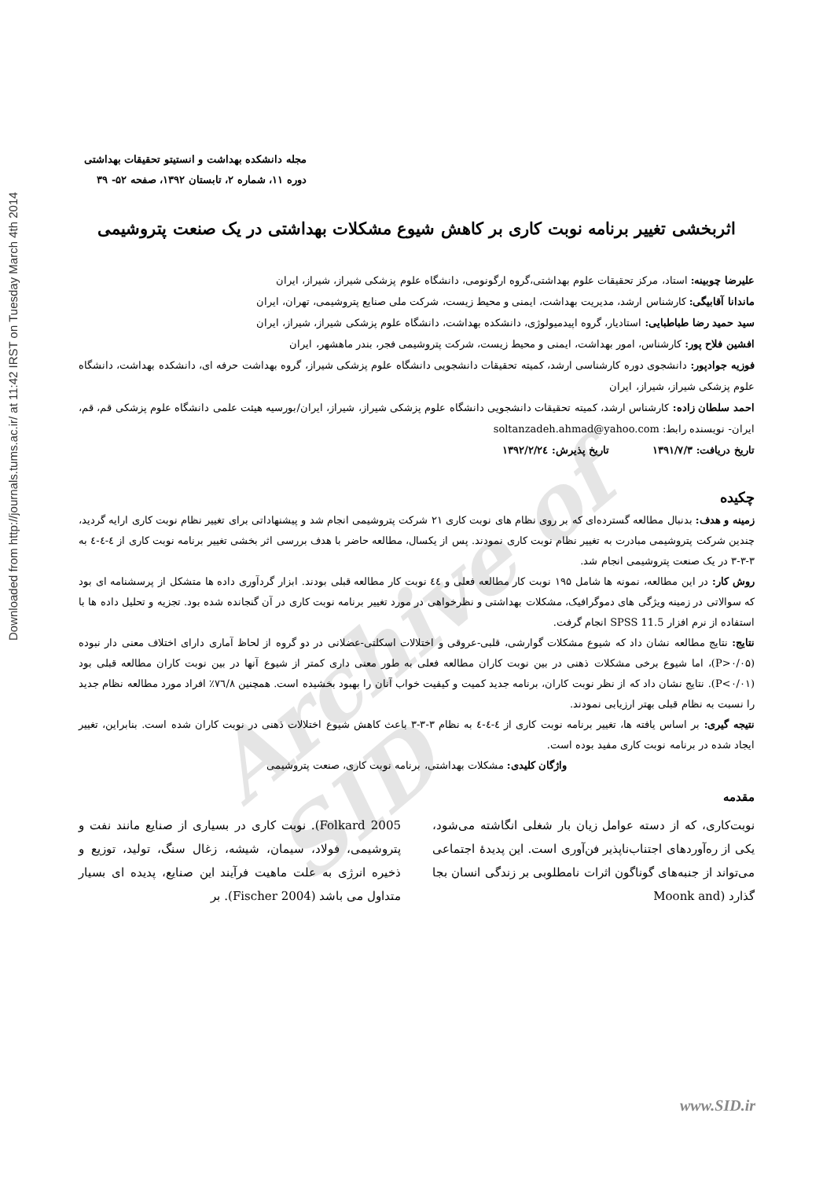Downloaded from http://journals.tums.ac.ir/ at 11:42 IRST on Tuesday March 4th 2014
Archive of SID
مجله دانشکده بهداشت و انستیتو تحقیقات بهداشتی
دوره ۱۱، شماره ۲، تابستان ۱۳۹۲، صفحه ۵۲- ۳۹
اثربخشی تغییر برنامه نوبت کاری بر کاهش شیوع مشکلات بهداشتی در یک صنعت پتروشیمی
علیرضا چوبینه: استاد، مرکز تحقیقات علوم بهداشتی،گروه ارگونومی، دانشگاه علوم پزشکی شیراز، شیراز، ایران
ماندانا آقابیگی: کارشناس ارشد، مدیریت بهداشت، ایمنی و محیط زیست، شرکت ملی صنایع پتروشیمی، تهران، ایران
سید حمید رضا طباطبایی: استادیار، گروه اپیدمیولوژی، دانشکده بهداشت، دانشگاه علوم پزشکی شیراز، شیراز، ایران
افشین فلاح پور: کارشناس، امور بهداشت، ایمنی و محیط زیست، شرکت پتروشیمی فجر، بندر ماهشهر، ایران
فوزیه جوادپور: دانشجوی دوره کارشناسی ارشد، کمیته تحقیقات دانشجویی دانشگاه علوم پزشکی شیراز، گروه بهداشت حرفه ای، دانشکده بهداشت، دانشگاه علوم پزشکی شیراز، شیراز، ایران
احمد سلطان زاده: کارشناس ارشد، کمیته تحقیقات دانشجویی دانشگاه علوم پزشکی شیراز، شیراز، ایران/بورسیه هیئت علمی دانشگاه علوم پزشکی قم، قم، ایران- نویسنده رابط: soltanzadeh.ahmad@yahoo.com
تاریخ دریافت: ۱۳۹۱/۷/۳ تاریخ پذیرش: ۱۳۹۲/۲/۲٤
چکیده
زمینه و هدف: بدنبال مطالعه گسترده‌ای که بر روی نظام های نوبت کاری ۲۱ شرکت پتروشیمی انجام شد و پیشنهاداتی برای تغییر نظام نوبت کاری ارایه گردید، چندین شرکت پتروشیمی مبادرت به تغییر نظام نوبت کاری نمودند. پس از یکسال، مطالعه حاضر با هدف بررسی اثر بخشی تغییر برنامه نوبت کاری از ٤-٤-٤ به ۳-۳-۳ در یک صنعت پتروشیمی انجام شد.
روش کار: در این مطالعه، نمونه ها شامل ۱۹۵ نوبت کار مطالعه فعلی و ٤٤ نوبت کار مطالعه قبلی بودند. ابزار گردآوری داده ها متشکل از پرسشنامه ای بود که سوالاتی در زمینه ویژگی های دموگرافیک، مشکلات بهداشتی و نظرخواهی در مورد تغییر برنامه نوبت کاری در آن گنجانده شده بود. تجزیه و تحلیل داده ها با استفاده از نرم افزار SPSS 11.5 انجام گرفت.
نتایج: نتایج مطالعه نشان داد که شیوع مشکلات گوارشی، قلبی-عروقی و اختلالات اسکلتی-عضلانی در دو گروه از لحاظ آماری دارای اختلاف معنی دار نبوده (P>۰/۰۵)، اما شیوع برخی مشکلات ذهنی در بین نوبت کاران مطالعه فعلی به طور معنی داری کمتر از شیوع آنها در بین نوبت کاران مطالعه قبلی بود (P<۰/۰۱). نتایج نشان داد که از نظر نوبت کاران، برنامه جدید کمیت و کیفیت خواب آنان را بهبود بخشیده است. همچنین ۷٦/۸٪ افراد مورد مطالعه نظام جدید را نسبت به نظام قبلی بهتر ارزیابی نمودند.
نتیجه گیری: بر اساس یافته ها، تغییر برنامه نوبت کاری از ٤-٤-٤ به نظام ۳-۳-۳ باعث کاهش شیوع اختلالات ذهنی در نوبت کاران شده است. بنابراین، تغییر ایجاد شده در برنامه نوبت کاری مفید بوده است.
واژگان کلیدی: مشکلات بهداشتی، برنامه نوبت کاری، صنعت پتروشیمی
مقدمه
نوبت‌کاری، که از دسته عوامل زیان بار شغلی انگاشته می‌شود، یکی از ره‌آوردهای اجتناب‌ناپذیر فن‌آوری است. این پدیدهٔ اجتماعی می‌تواند از جنبه‌های گوناگون اثرات نامطلوبی بر زندگی انسان بجا گذارد (Moonk and
Folkard 2005). نوبت کاری در بسیاری از صنایع مانند نفت و پتروشیمی، فولاد، سیمان، شیشه، زغال سنگ، تولید، توزیع و ذخیره انرژی به علت ماهیت فرآیند این صنایع، پدیده ای بسیار متداول می باشد (Fischer 2004). بر
www.SID.ir